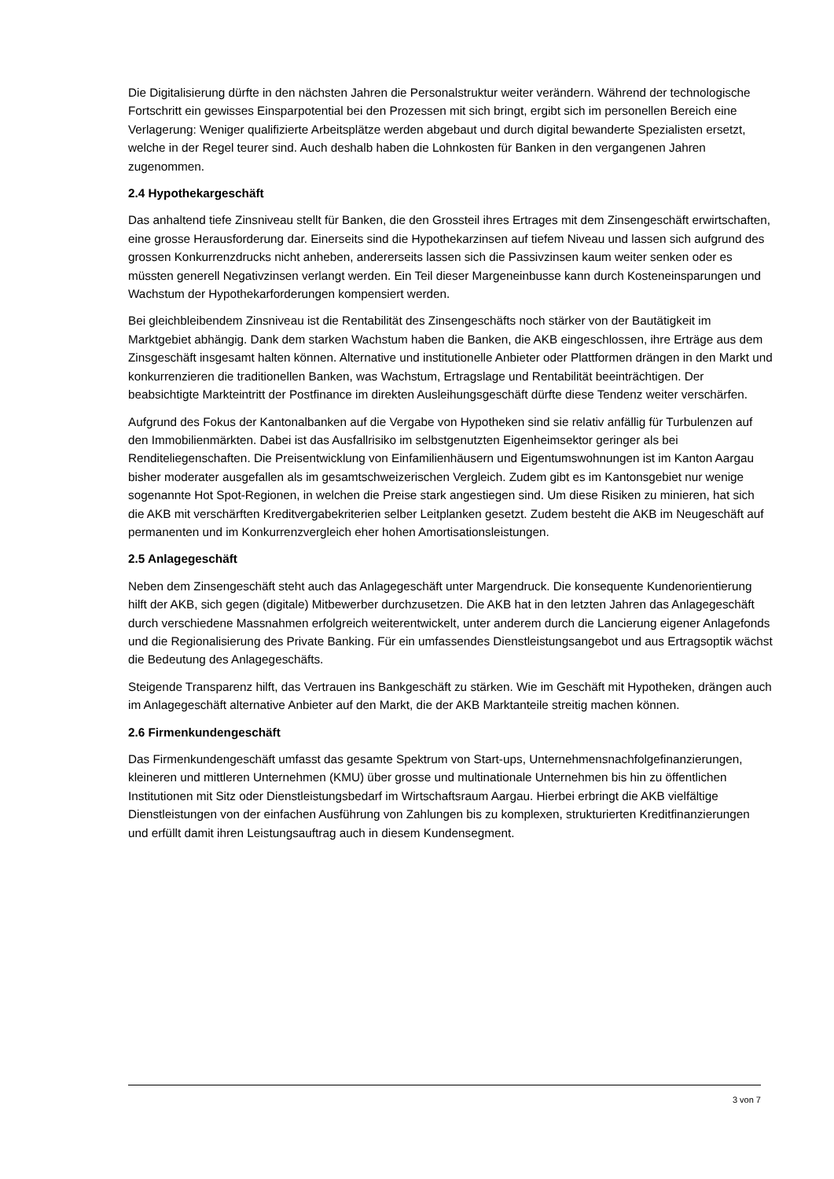Die Digitalisierung dürfte in den nächsten Jahren die Personalstruktur weiter verändern. Während der technologische Fortschritt ein gewisses Einsparpotential bei den Prozessen mit sich bringt, ergibt sich im personellen Bereich eine Verlagerung: Weniger qualifizierte Arbeitsplätze werden abgebaut und durch digital bewanderte Spezialisten ersetzt, welche in der Regel teurer sind. Auch deshalb haben die Lohnkosten für Banken in den vergangenen Jahren zugenommen.
2.4 Hypothekargeschäft
Das anhaltend tiefe Zinsniveau stellt für Banken, die den Grossteil ihres Ertrages mit dem Zinsengeschäft erwirtschaften, eine grosse Herausforderung dar. Einerseits sind die Hypothekarzinsen auf tiefem Niveau und lassen sich aufgrund des grossen Konkurrenzdrucks nicht anheben, andererseits lassen sich die Passivzinsen kaum weiter senken oder es müssten generell Negativzinsen verlangt werden. Ein Teil dieser Margeneinbusse kann durch Kosteneinsparungen und Wachstum der Hypothekarforderungen kompensiert werden.
Bei gleichbleibendem Zinsniveau ist die Rentabilität des Zinsengeschäfts noch stärker von der Bautätigkeit im Marktgebiet abhängig. Dank dem starken Wachstum haben die Banken, die AKB eingeschlossen, ihre Erträge aus dem Zinsgeschäft insgesamt halten können. Alternative und institutionelle Anbieter oder Plattformen drängen in den Markt und konkurrenzieren die traditionellen Banken, was Wachstum, Ertragslage und Rentabilität beeinträchtigen. Der beabsichtigte Markteintritt der Postfinance im direkten Ausleihungsgeschäft dürfte diese Tendenz weiter verschärfen.
Aufgrund des Fokus der Kantonalbanken auf die Vergabe von Hypotheken sind sie relativ anfällig für Turbulenzen auf den Immobilienmärkten. Dabei ist das Ausfallrisiko im selbstgenutzten Eigenheimsektor geringer als bei Renditeliegenschaften. Die Preisentwicklung von Einfamilienhäusern und Eigentumswohnungen ist im Kanton Aargau bisher moderater ausgefallen als im gesamtschweizerischen Vergleich. Zudem gibt es im Kantonsgebiet nur wenige sogenannte Hot Spot-Regionen, in welchen die Preise stark angestiegen sind. Um diese Risiken zu minieren, hat sich die AKB mit verschärften Kreditvergabekriterien selber Leitplanken gesetzt. Zudem besteht die AKB im Neugeschäft auf permanenten und im Konkurrenzvergleich eher hohen Amortisationsleistungen.
2.5 Anlagegeschäft
Neben dem Zinsengeschäft steht auch das Anlagegeschäft unter Margendruck. Die konsequente Kundenorientierung hilft der AKB, sich gegen (digitale) Mitbewerber durchzusetzen. Die AKB hat in den letzten Jahren das Anlagegeschäft durch verschiedene Massnahmen erfolgreich weiterentwickelt, unter anderem durch die Lancierung eigener Anlagefonds und die Regionalisierung des Private Banking. Für ein umfassendes Dienstleistungsangebot und aus Ertragsoptik wächst die Bedeutung des Anlagegeschäfts.
Steigende Transparenz hilft, das Vertrauen ins Bankgeschäft zu stärken. Wie im Geschäft mit Hypotheken, drängen auch im Anlagegeschäft alternative Anbieter auf den Markt, die der AKB Marktanteile streitig machen können.
2.6 Firmenkundengeschäft
Das Firmenkundengeschäft umfasst das gesamte Spektrum von Start-ups, Unternehmensnachfolgefinanzierungen, kleineren und mittleren Unternehmen (KMU) über grosse und multinationale Unternehmen bis hin zu öffentlichen Institutionen mit Sitz oder Dienstleistungsbedarf im Wirtschaftsraum Aargau. Hierbei erbringt die AKB vielfältige Dienstleistungen von der einfachen Ausführung von Zahlungen bis zu komplexen, strukturierten Kreditfinanzierungen und erfüllt damit ihren Leistungsauftrag auch in diesem Kundensegment.
3 von 7